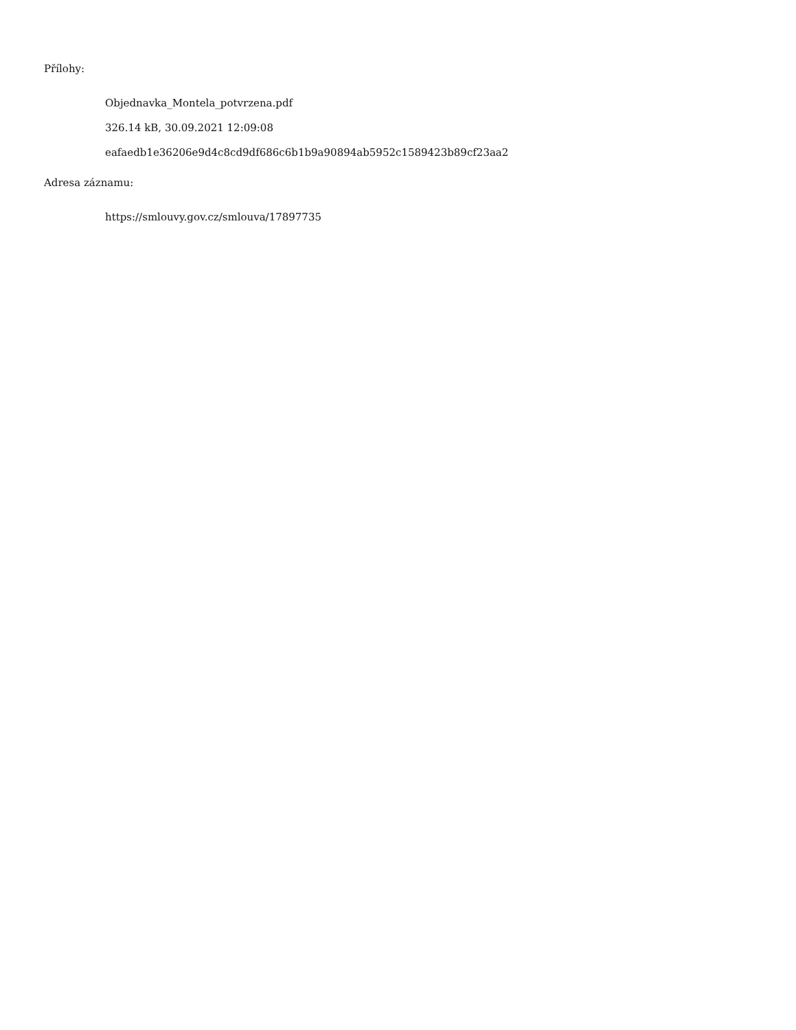Přílohy:
Objednavka_Montela_potvrzena.pdf
326.14 kB, 30.09.2021 12:09:08
eafaedb1e36206e9d4c8cd9df686c6b1b9a90894ab5952c1589423b89cf23aa2
Adresa záznamu:
https://smlouvy.gov.cz/smlouva/17897735